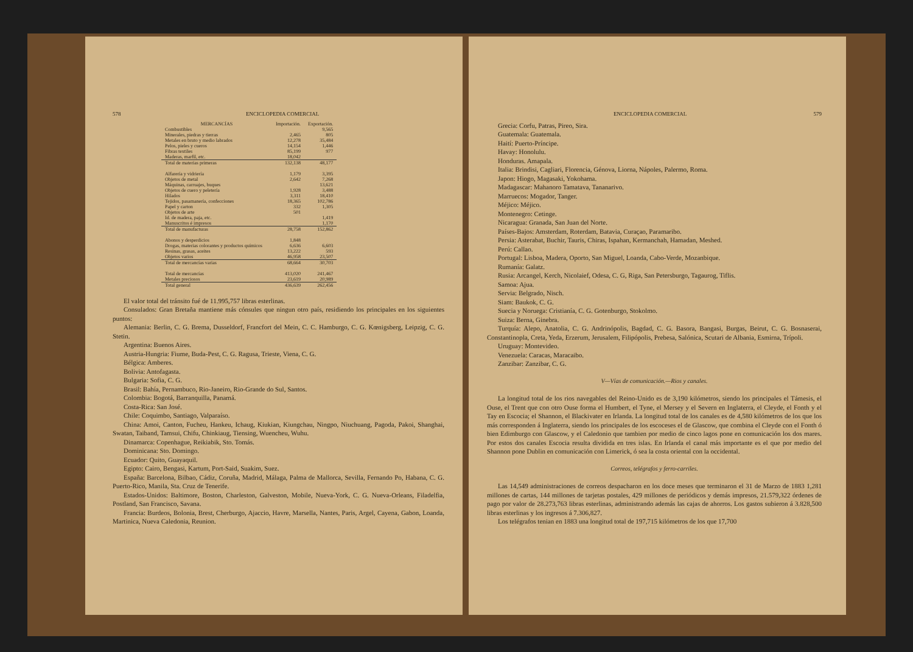578 ENCICLOPEDIA COMERCIAL
| MERCANCÍAS | Importación. | Exportación. |
| --- | --- | --- |
| Combustibles | | 9,565 |
| Minerales, piedras y tierras | 2,465 | 805 |
| Metales en bruto y medio labrados | 12,278 | 35,484 |
| Pelos, pieles y cueros | 14,154 | 1,446 |
| Fibras textiles | 85,199 | 977 |
| Maderas, marfil, etc. | 18,042 | |
| Total de materias primeras | 132,138 | 48,177 |
| Alfarería y vidriería | 1,179 | 3,395 |
| Objetos de metal | 2,642 | 7,268 |
| Máquinas, carruajes, buques | | 13,621 |
| Objetos de cuero y peletería | 1,928 | 3,488 |
| Hilados | 3,311 | 18,410 |
| Tejidos, pasamanería, confecciones | 18,365 | 102,786 |
| Papel y carton | 332 | 1,305 |
| Objetos de arte | 501 | |
| Id. de madera, paja, etc. | | 1,419 |
| Manuscritos é impresos | | 1,170 |
| Total de manufacturas | 28,758 | 152,862 |
| Abonos y desperdicios | 1,848 | |
| Drogas, materias colorantes y productos químicos | 6,636 | 6,603 |
| Resinas, grasas, aceites | 13,222 | 593 |
| Objetos varios | 46,958 | 23,507 |
| Total de mercancías varias | 68,664 | 30,703 |
| Total de mercancías | 413,020 | 241,467 |
| Metales preciosos | 23,619 | 20,989 |
| Total general | 436,639 | 262,456 |
El valor total del tránsito fué de 11.995,757 libras esterlinas.
Consulados: Gran Bretaña mantiene más cónsules que ningun otro país, residiendo los principales en los siguientes puntos:
Alemania: Berlin, C. G. Brema, Dusseldorf, Francfort del Mein, C. C. Hamburgo, C. G. Kœnigsberg, Leipzig, C. G. Stetin.
Argentina: Buenos Aires.
Austria-Hungria: Fiume, Buda-Pest, C. G. Ragusa, Trieste, Viena, C. G.
Bélgica: Amberes.
Bolivia: Antofagasta.
Bulgaria: Sofia, C. G.
Brasil: Bahía, Pernambuco, Rio-Janeiro, Rio-Grande do Sul, Santos.
Colombia: Bogotá, Barranquilla, Panamá.
Costa-Rica: San José.
Chile: Coquimbo, Santiago, Valparaíso.
China: Amoi, Canton, Fucheu, Hankeu, Ichaug, Kiukian, Kiungchau, Ningpo, Niuchuang, Pagoda, Pakoi, Shanghai, Swatan, Taiband, Tamsui, Chifu, Chinkiaug, Tiensing, Wuencheu, Wuhu.
Dinamarca: Copenhague, Reikiabik, Sto. Tomás.
Dominicana: Sto. Domingo.
Ecuador: Quito, Guayaquil.
Egipto: Cairo, Bengasi, Kartum, Port-Said, Suakim, Suez.
España: Barcelona, Bilbao, Cádiz, Coruña, Madrid, Málaga, Palma de Mallorca, Sevilla, Fernando Po, Habana, C. G. Puerto-Rico, Manila, Sta. Cruz de Tenerife.
Estados-Unidos: Baltimore, Boston, Charleston, Galveston, Mobile, Nueva-York, C. G. Nueva-Orleans, Filadelfia, Postland, San Francisco, Savana.
Francia: Burdeos, Bolonia, Brest, Cherburgo, Ajaccio, Havre, Marsella, Nantes, Paris, Argel, Cayena, Gabon, Loanda, Martinica, Nueva Caledonia, Reunion.
ENCICLOPEDIA COMERCIAL 579
Grecia: Corfu, Patras, Pireo, Sira.
Guatemala: Guatemala.
Haití: Puerto-Príncipe.
Havay: Honolulu.
Honduras. Amapala.
Italia: Brindisi, Cagliari, Florencia, Génova, Liorna, Nápoles, Palermo, Roma.
Japon: Hiogo, Magasaki, Yokohama.
Madagascar: Mahanoro Tamatava, Tananarivo.
Marruecos: Mogador, Tanger.
Méjico: Méjico.
Montenegro: Cetinge.
Nicaragua: Granada, San Juan del Norte.
Países-Bajos: Amsterdam, Roterdam, Batavia, Curaçao, Paramaribo.
Persia: Asterabat, Buchir, Tauris, Chiras, Ispahan, Kermanchah, Hamadan, Meshed.
Perú: Callao.
Portugal: Lisboa, Madera, Oporto, San Miguel, Loanda, Cabo-Verde, Mozanbique.
Rumanía: Galatz.
Rusia: Arcangel, Kerch, Nicolaief, Odesa, C. G, Riga, San Petersburgo, Tagaurog, Tiflis.
Samoa: Ajua.
Servia: Belgrado, Nisch.
Siam: Baukok, C. G.
Suecia y Noruega: Cristianía, C. G. Gotenburgo, Stokolmo.
Suiza: Berna, Ginebra.
Turquía: Alepo, Anatolia, C. G. Andrinópolis, Bagdad, C. G. Basora, Bangasi, Burgas, Beirut, C. G. Bosnaserai, Constantinopla, Creta, Yeda, Erzerum, Jerusalem, Filipópolis, Prebesa, Salónica, Scutari de Albania, Esmirna, Trípoli.
Uruguay: Montevideo.
Venezuela: Caracas, Maracaibo.
Zanzibar: Zanzibar, C. G.
V—Vías de comunicación.—Rios y canales.
La longitud total de los rios navegables del Reino-Unido es de 3,190 kilómetros, siendo los principales el Támesis, el Ouse, el Trent que con otro Ouse forma el Humbert, el Tyne, el Mersey y el Severn en Inglaterra, el Cleyde, el Fonth y el Tay en Escocia; el Shannon, el Blackivater en Irlanda. La longitud total de los canales es de 4,580 kilómetros de los que los más corresponden á Inglaterra, siendo los principales de los escoceses el de Glascow, que combina el Cleyde con el Fonth ó bien Edimburgo con Glascow, y el Caledonio que tambien por medio de cinco lagos pone en comunicación los dos mares. Por estos dos canales Escocia resulta dividida en tres islas. En Irlanda el canal más importante es el que por medio del Shannon pone Dublin en comunicación con Limerick, ó sea la costa oriental con la occidental.
Correos, telégrafos y ferro-carriles.
Las 14,549 administraciones de correos despacharon en los doce meses que terminaron el 31 de Marzo de 1883 1,281 millones de cartas, 144 millones de tarjetas postales, 429 millones de periódicos y demás impresos, 21.579,322 órdenes de pago por valor de 28.273,763 libras esterlinas, administrando además las cajas de ahorros. Los gastos subieron á 3.828,500 libras esterlinas y los ingresos á 7.306,827.
Los telégrafos tenian en 1883 una longitud total de 197,715 kilómetros de los que 17,700